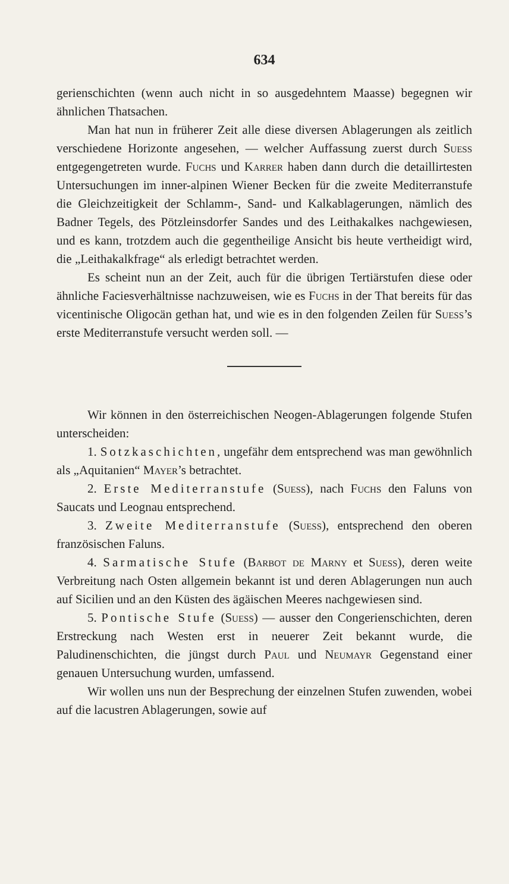634
gerienschichten (wenn auch nicht in so ausgedehntem Maasse) begegnen wir ähnlichen Thatsachen.
Man hat nun in früherer Zeit alle diese diversen Ablagerungen als zeitlich verschiedene Horizonte angesehen, — welcher Auffassung zuerst durch Suess entgegengetreten wurde. Fuchs und Karrer haben dann durch die detaillirtesten Untersuchungen im inner-alpinen Wiener Becken für die zweite Mediterranstufe die Gleichzeitigkeit der Schlamm-, Sand- und Kalkablagerungen, nämlich des Badner Tegels, des Pötzleinsdorfer Sandes und des Leithakalkes nachgewiesen, und es kann, trotzdem auch die gegentheilige Ansicht bis heute vertheidigt wird, die „Leithakalkfrage“ als erledigt betrachtet werden.
Es scheint nun an der Zeit, auch für die übrigen Tertiärstufen diese oder ähnliche Faciesverhältnisse nachzuweisen, wie es Fuchs in der That bereits für das vicentinische Oligocän gethan hat, und wie es in den folgenden Zeilen für Suess’s erste Mediterranstufe versucht werden soll. —
Wir können in den österreichischen Neogen-Ablagerungen folgende Stufen unterscheiden:
1. Sotzkaschichten, ungefähr dem entsprechend was man gewöhnlich als „Aquitanien“ Mayer’s betrachtet.
2. Erste Mediterranstufe (Suess), nach Fuchs den Faluns von Saucats und Leognau entsprechend.
3. Zweite Mediterranstufe (Suess), entsprechend den oberen französischen Faluns.
4. Sarmatische Stufe (Barbot de Marny et Suess), deren weite Verbreitung nach Osten allgemein bekannt ist und deren Ablagerungen nun auch auf Sicilien und an den Küsten des ägäischen Meeres nachgewiesen sind.
5. Pontische Stufe (Suess) — ausser den Congerienschichten, deren Erstreckung nach Westen erst in neuerer Zeit bekannt wurde, die Paludinenschichten, die jüngst durch Paul und Neumayr Gegenstand einer genauen Untersuchung wurden, umfassend.
Wir wollen uns nun der Besprechung der einzelnen Stufen zuwenden, wobei auf die lacustren Ablagerungen, sowie auf